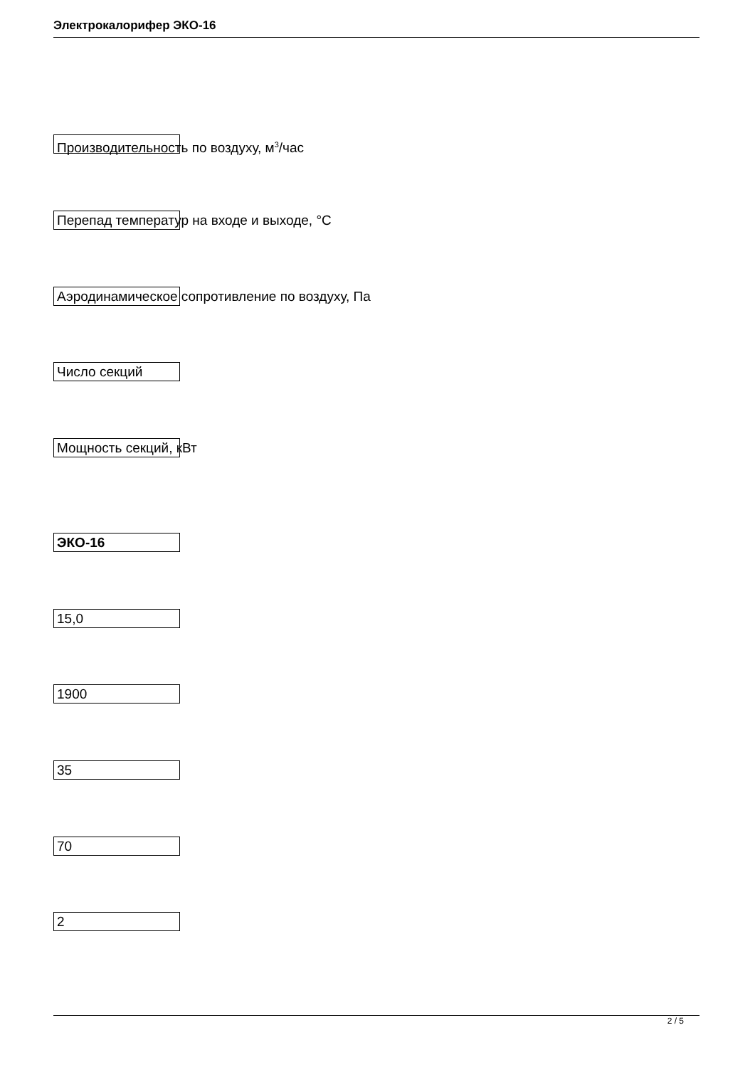Электрокалорифер ЭКО-16
Производительность по воздуху, м<sup>3</sup>/час
Перепад температур на входе и выходе, °С
Аэродинамическое сопротивление по воздуху, Па
Число секций
Мощность секций, кВт
ЭКО-16
15,0
1900
35
70
2
2 / 5